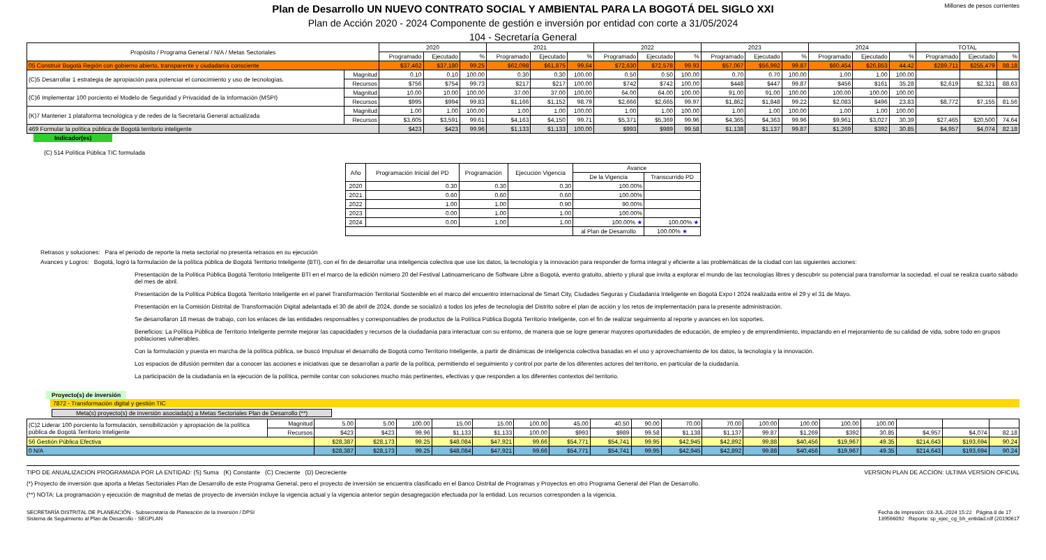Plan de Desarrollo UN NUEVO CONTRATO SOCIAL Y AMBIENTAL PARA LA BOGOTÁ DEL SIGLO XXI
Millones de pesos corrientes
Plan de Acción 2020 - 2024 Componente de gestión e inversión por entidad con corte a 31/05/2024
104 - Secretaría General
| Propósito / Programa General / N/A / Metas Sectoriales | | 2020 | | | 2021 | | | 2022 | | | 2023 | | | 2024 | | | TOTAL | | |
| --- | --- | --- | --- | --- | --- | --- | --- | --- | --- | --- | --- | --- | --- | --- | --- | --- | --- | --- | --- |
| | | Programado | Ejecutado | % | Programado | Ejecutado | % | Programado | Ejecutado | % | Programado | Ejecutado | % | Programado | Ejecutado | % | Programado | Ejecutado | % |
| 05 Construir Bogotá Región con gobierno abierto, transparente y ciudadanía consciente | | $37,462 | $37,180 | 99.25 | $62,098 | $61,875 | 99.64 | $72,630 | $72,578 | 99.93 | $57,067 | $56,992 | 99.87 | $60,454 | $26,853 | 44.42 | $289,711 | $255,479 | 88.18 |
| (C)5 Desarrollar 1 estrategia de apropiación para potenciar el conocimiento y uso de tecnologías. | Magnitud | 0.10 | 0.10 | 100.00 | 0.30 | 0.30 | 100.00 | 0.50 | 0.50 | 100.00 | 0.70 | 0.70 | 100.00 | 1.00 | 1.00 | 100.00 | | | |
| | Recursos | $756 | $754 | 99.73 | $217 | $217 | 100.00 | $742 | $742 | 100.00 | $448 | $447 | 99.87 | $456 | $161 | 35.28 | $2,619 | $2,321 | 88.63 |
| (C)6 Implementar 100 porciento el Modelo de Seguridad y Privacidad de la Información (MSPI) | Magnitud | 10.00 | 10.00 | 100.00 | 37.00 | 37.00 | 100.00 | 64.00 | 64.00 | 100.00 | 91.00 | 91.00 | 100.00 | 100.00 | 100.00 | 100.00 | | | |
| | Recursos | $995 | $994 | 99.83 | $1,166 | $1,152 | 98.79 | $2,666 | $2,665 | 99.97 | $1,862 | $1,848 | 99.22 | $2,083 | $496 | 23.83 | $8,772 | $7,155 | 81.56 |
| (K)7 Mantener 1 plataforma tecnológica y de redes de la Secretaria General actualizada | Magnitud | 1.00 | 1.00 | 100.00 | 1.00 | 1.00 | 100.00 | 1.00 | 1.00 | 100.00 | 1.00 | 1.00 | 100.00 | 1.00 | 1.00 | 100.00 | | | |
| | Recursos | $3,605 | $3,591 | 99.61 | $4,163 | $4,150 | 99.71 | $5,371 | $5,369 | 99.96 | $4,365 | $4,363 | 99.96 | $9,961 | $3,027 | 30.39 | $27,465 | $20,500 | 74.64 |
| 469 Formular la política pública de Bogotá territorio inteligente | | $423 | $423 | 99.96 | $1,133 | $1,133 | 100.00 | $993 | $989 | 99.58 | $1,138 | $1,137 | 99.87 | $1,269 | $392 | 30.85 | $4,957 | $4,074 | 82.18 |
Indicador(es)
(C) 514 Política Pública TIC formulada
| Año | Programación Inicial del PD | Programación | Ejecución Vigencia | Avance | |
| --- | --- | --- | --- | --- | --- |
| | | | | De la Vigencia | Transcurrido PD |
| 2020 | 0.30 | 0.30 | 0.30 | 100.00% | |
| 2021 | 0.60 | 0.60 | 0.60 | 100.00% | |
| 2022 | 1.00 | 1.00 | 0.90 | 90.00% | |
| 2023 | 0.00 | 1.00 | 1.00 | 100.00% | |
| 2024 | 0.00 | 1.00 | 1.00 | 100.00% ★ | 100.00% ★ |
| | | | | al Plan de Desarrollo | 100.00% ★ |
Retrasos y soluciones: Para el periodo de reporte la meta sectorial no presenta retrasos en su ejecución
Avances y Logros: Bogotá, logró la formulación de la política pública de Bogotá Territorio Inteligente (BTI), con el fin de desarrollar una inteligencia colectiva que use los datos, la tecnología y la innovación para responder de forma integral y eficiente a las problemáticas de la ciudad con las siguientes acciones:
Presentación de la Política Pública Bogotá Territorio Inteligente BTI en el marco de la edición número 20 del Festival Latinoamericano de Software Libre a Bogotá, evento gratuito, abierto y plural que invita a explorar el mundo de las tecnologías libres y descubrir su potencial para transformar la sociedad. el cual se realiza cuarto sábado del mes de abril.
Presentación de la Política Pública Bogotá Territorio Inteligente en el panel Transformación Territorial Sostenible en el marco del encuentro internacional de Smart City, Ciudades Seguras y Ciudadanía Inteligente en Bogotá Expo I 2024 realizada entre el 29 y el 31 de Mayo.
Presentación en la Comisión Distrital de Transformación Digital adelantada el 30 de abril de 2024, donde se socializó a todos los jefes de tecnología del Distrito sobre el plan de acción y los retos de implementación para la presente administración.
Se desarrollaron 18 mesas de trabajo, con los enlaces de las entidades responsables y corresponsables de productos de la Política Pública Bogotá Territorio Inteligente, con el fin de realizar seguimiento al reporte y avances en los soportes.
Beneficios: La Política Pública de Territorio Inteligente permite mejorar las capacidades y recursos de la ciudadanía para interactuar con su entorno, de manera que se logre generar mayores oportunidades de educación, de empleo y de emprendimiento, impactando en el mejoramiento de su calidad de vida, sobre todo en grupos poblaciones vulnerables.
Con la formulación y puesta en marcha de la política pública, se buscó Impulsar el desarrollo de Bogotá como Territorio Inteligente, a partir de dinámicas de inteligencia colectiva basadas en el uso y aprovechamiento de los datos, la tecnología y la innovación.
Los espacios de difusión permiten dar a conocer las acciones e iniciativas que se desarrollan a partir de la política, permitiendo el seguimiento y control por parte de los diferentes actores del territorio, en particular de la ciudadanía.
La participación de la ciudadanía en la ejecución de la política, permite contar con soluciones mucho más pertinentes, efectivas y que responden a los diferentes contextos del territorio.
Proyecto(s) de inversión
7872 - Transformación digital y gestión TIC
Meta(s) proyecto(s) de inversión asociada(s) a Metas Sectoriales Plan de Desarrollo (**)
| (C)2 Liderar 100 porciento la formulación, sensibilización y apropiación de la política pública de Bogotá Territorio Inteligente | Magnitud | 5.00 | 5.00 | 100.00 | 15.00 | 15.00 | 100.00 | 45.00 | 40.50 | 90.00 | 70.00 | 70.00 | 100.00 | 100.00 | 100.00 | 100.00 | | | |
| | Recursos | $423 | $423 | 99.96 | $1,133 | $1,133 | 100.00 | $993 | $989 | 99.58 | $1,138 | $1,137 | 99.87 | $1,269 | $392 | 30.85 | $4,957 | $4,074 | 82.18 |
| 56 Gestión Pública Efectiva | | $28,387 | $28,173 | 99.25 | $48,084 | $47,921 | 99.66 | $54,771 | $54,741 | 99.95 | $42,945 | $42,892 | 99.88 | $40,456 | $19,967 | 49.35 | $214,643 | $193,694 | 90.24 |
| 0 N/A | | $28,387 | $28,173 | 99.25 | $48,084 | $47,921 | 99.66 | $54,771 | $54,741 | 99.95 | $42,945 | $42,892 | 99.88 | $40,456 | $19,967 | 49.35 | $214,643 | $193,694 | 90.24 |
TIPO DE ANUALIZACION PROGRAMADA POR LA ENTIDAD: (S) Suma (K) Constante (C) Creciente (D) Decreciente VERSION PLAN DE ACCION: ULTIMA VERSION OFICIAL
(*) Proyecto de inversión que aporta a Metas Sectoriales Plan de Desarrollo de este Programa General, pero el proyecto de inversión se encuentra clasificado en el Banco Distrital de Programas y Proyectos en otro Programa General del Plan de Desarrollo.
(**) NOTA: La programación y ejecución de magnitud de metas de proyecto de inversión incluye la vigencia actual y la vigencia anterior según desagregación efectuada por la entidad. Los recursos corresponden a la vigencia.
SECRETARÍA DISTRITAL DE PLANEACIÓN - Subsecretaría de Planeación de la Inversión / DPSI
Sistema de Seguimiento al Plan de Desarrollo - SEGPLAN Fecha de impresión: 03-JUL-2024 15:22 Página 8 de 17
139566092 Reporte: sp_ejec_cg_bh_entidad.rdf (20190617